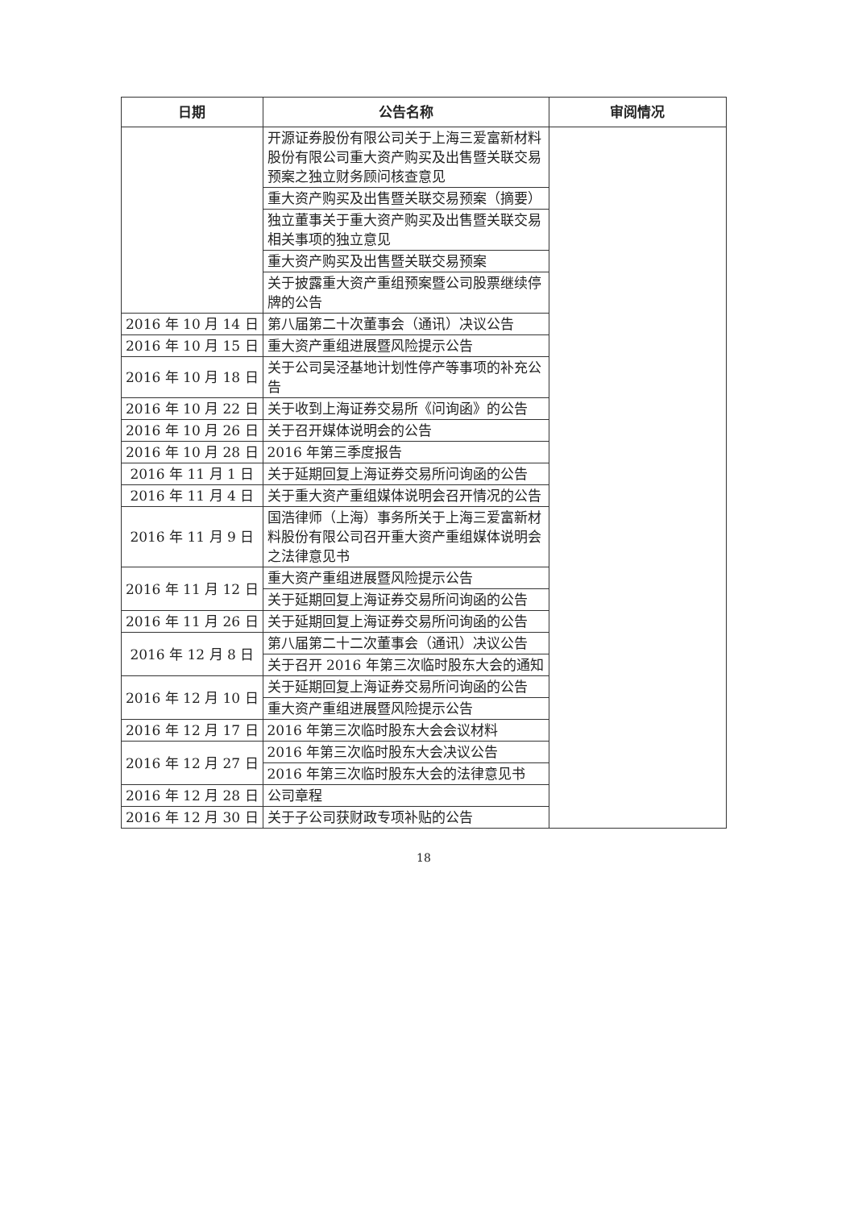| 日期 | 公告名称 | 审阅情况 |
| --- | --- | --- |
| | 开源证券股份有限公司关于上海三爱富新材料股份有限公司重大资产购买及出售暨关联交易预案之独立财务顾问核查意见 | |
| | 重大资产购买及出售暨关联交易预案（摘要） | |
| | 独立董事关于重大资产购买及出售暨关联交易相关事项的独立意见 | |
| | 重大资产购买及出售暨关联交易预案 | |
| | 关于披露重大资产重组预案暨公司股票继续停牌的公告 | |
| 2016 年 10 月 14 日 | 第八届第二十次董事会（通讯）决议公告 | |
| 2016 年 10 月 15 日 | 重大资产重组进展暨风险提示公告 | |
| 2016 年 10 月 18 日 | 关于公司吴泾基地计划性停产等事项的补充公告 | |
| 2016 年 10 月 22 日 | 关于收到上海证券交易所《问询函》的公告 | |
| 2016 年 10 月 26 日 | 关于召开媒体说明会的公告 | |
| 2016 年 10 月 28 日 | 2016 年第三季度报告 | |
| 2016 年 11 月 1 日 | 关于延期回复上海证券交易所问询函的公告 | |
| 2016 年 11 月 4 日 | 关于重大资产重组媒体说明会召开情况的公告 | |
| 2016 年 11 月 9 日 | 国浩律师（上海）事务所关于上海三爱富新材料股份有限公司召开重大资产重组媒体说明会之法律意见书 | |
| 2016 年 11 月 12 日 | 重大资产重组进展暨风险提示公告 | |
| | 关于延期回复上海证券交易所问询函的公告 | |
| 2016 年 11 月 26 日 | 关于延期回复上海证券交易所问询函的公告 | |
| 2016 年 12 月 8 日 | 第八届第二十二次董事会（通讯）决议公告 | |
| | 关于召开 2016 年第三次临时股东大会的通知 | |
| 2016 年 12 月 10 日 | 关于延期回复上海证券交易所问询函的公告 | |
| | 重大资产重组进展暨风险提示公告 | |
| 2016 年 12 月 17 日 | 2016 年第三次临时股东大会会议材料 | |
| 2016 年 12 月 27 日 | 2016 年第三次临时股东大会决议公告 | |
| | 2016 年第三次临时股东大会的法律意见书 | |
| 2016 年 12 月 28 日 | 公司章程 | |
| 2016 年 12 月 30 日 | 关于子公司获财政专项补贴的公告 | |
18